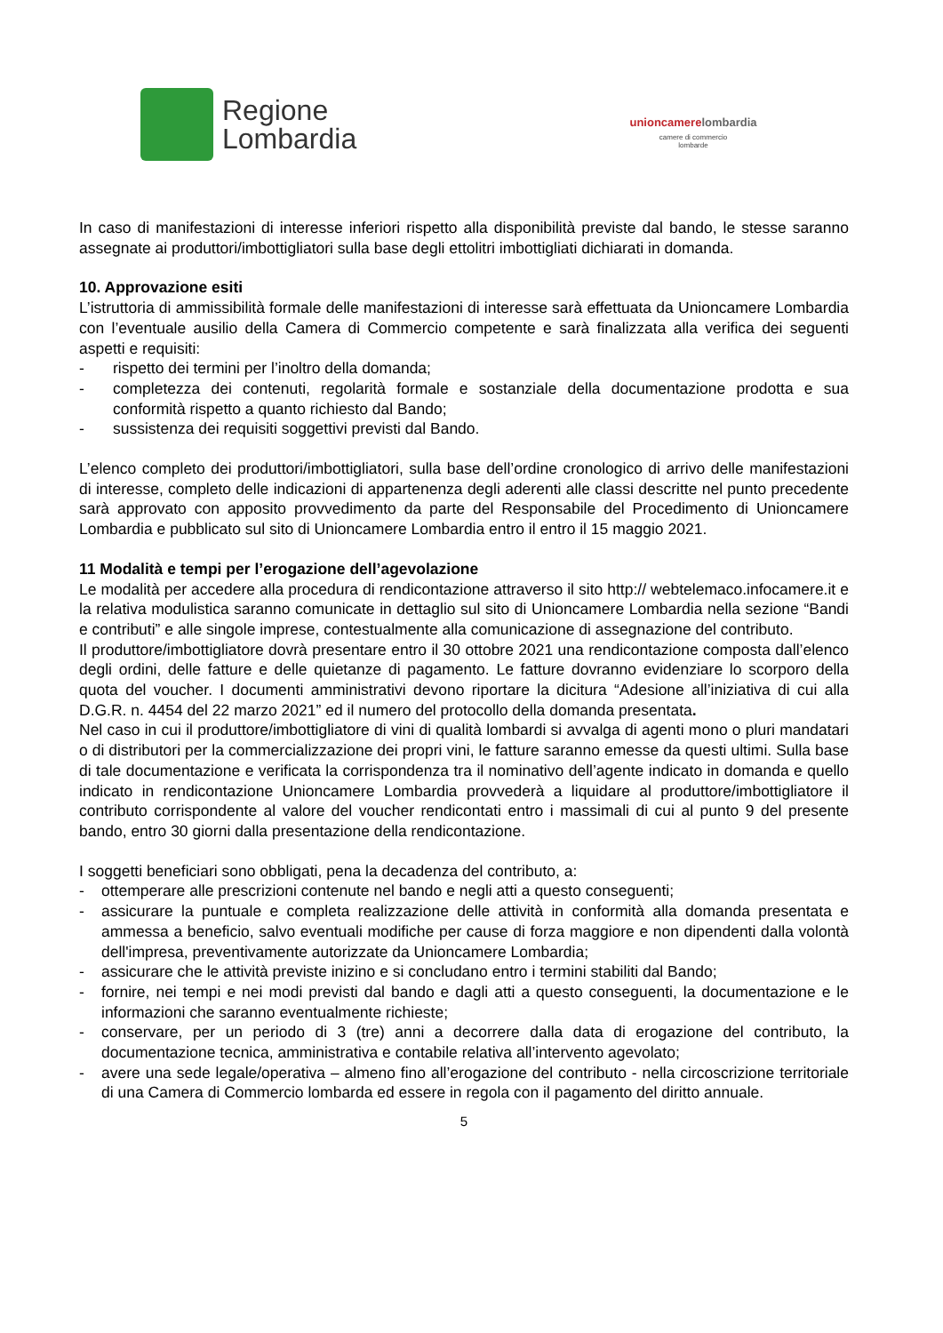Regione
Lombardia
unioncamere lombardia
camere di commercio
lombarde
In caso di manifestazioni di interesse inferiori rispetto alla disponibilità previste dal bando, le stesse saranno assegnate ai produttori/imbottigliatori sulla base degli ettolitri imbottigliati dichiarati in domanda.
10. Approvazione esiti
L’istruttoria di ammissibilità formale delle manifestazioni di interesse sarà effettuata da Unioncamere Lombardia con l’eventuale ausilio della Camera di Commercio competente e sarà finalizzata alla verifica dei seguenti aspetti e requisiti:
- rispetto dei termini per l’inoltro della domanda;
- completezza dei contenuti, regolarità formale e sostanziale della documentazione prodotta e sua conformità rispetto a quanto richiesto dal Bando;
- sussistenza dei requisiti soggettivi previsti dal Bando.
L’elenco completo dei produttori/imbottigliatori, sulla base dell’ordine cronologico di arrivo delle manifestazioni di interesse, completo delle indicazioni di appartenenza degli aderenti alle classi descritte nel punto precedente sarà approvato con apposito provvedimento da parte del Responsabile del Procedimento di Unioncamere Lombardia e pubblicato sul sito di Unioncamere Lombardia entro il entro il 15 maggio 2021.
11 Modalità e tempi per l’erogazione dell’agevolazione
Le modalità per accedere alla procedura di rendicontazione attraverso il sito http:// webtelemaco.infocamere.it e la relativa modulistica saranno comunicate in dettaglio sul sito di Unioncamere Lombardia nella sezione “Bandi e contributi” e alle singole imprese, contestualmente alla comunicazione di assegnazione del contributo.
Il produttore/imbottigliatore dovrà presentare entro il 30 ottobre 2021 una rendicontazione composta dall’elenco degli ordini, delle fatture e delle quietanze di pagamento. Le fatture dovranno evidenziare lo scorporo della quota del voucher. I documenti amministrativi devono riportare la dicitura “Adesione all’iniziativa di cui alla D.G.R. n. 4454 del 22 marzo 2021” ed il numero del protocollo della domanda presentata.
Nel caso in cui il produttore/imbottigliatore di vini di qualità lombardi si avvalga di agenti mono o pluri mandatari o di distributori per la commercializzazione dei propri vini, le fatture saranno emesse da questi ultimi. Sulla base di tale documentazione e verificata la corrispondenza tra il nominativo dell’agente indicato in domanda e quello indicato in rendicontazione Unioncamere Lombardia provvederà a liquidare al produttore/imbottigliatore il contributo corrispondente al valore del voucher rendicontati entro i massimali di cui al punto 9 del presente bando, entro 30 giorni dalla presentazione della rendicontazione.
I soggetti beneficiari sono obbligati, pena la decadenza del contributo, a:
- ottemperare alle prescrizioni contenute nel bando e negli atti a questo conseguenti;
- assicurare la puntuale e completa realizzazione delle attività in conformità alla domanda presentata e ammessa a beneficio, salvo eventuali modifiche per cause di forza maggiore e non dipendenti dalla volontà dell'impresa, preventivamente autorizzate da Unioncamere Lombardia;
- assicurare che le attività previste inizino e si concludano entro i termini stabiliti dal Bando;
- fornire, nei tempi e nei modi previsti dal bando e dagli atti a questo conseguenti, la documentazione e le informazioni che saranno eventualmente richieste;
- conservare, per un periodo di 3 (tre) anni a decorrere dalla data di erogazione del contributo, la documentazione tecnica, amministrativa e contabile relativa all’intervento agevolato;
- avere una sede legale/operativa – almeno fino all’erogazione del contributo - nella circoscrizione territoriale di una Camera di Commercio lombarda ed essere in regola con il pagamento del diritto annuale.
5